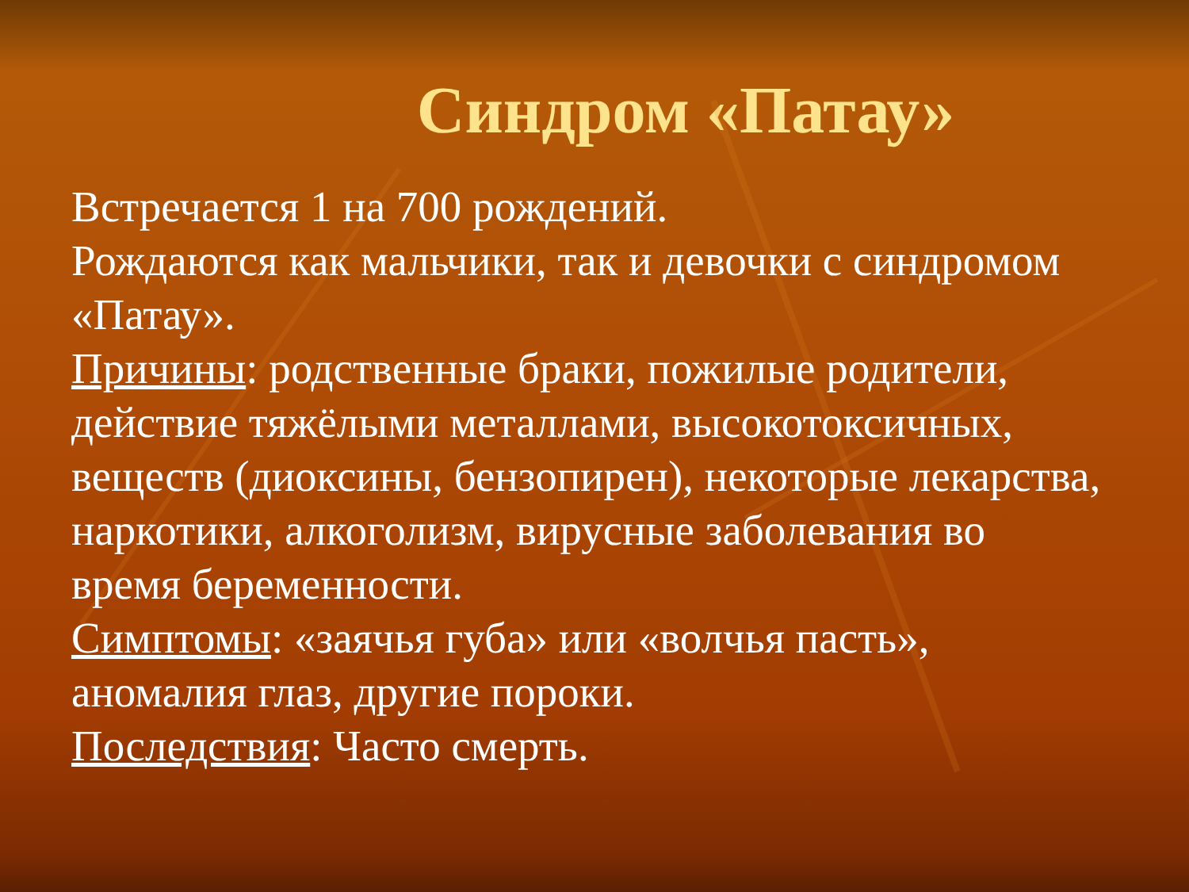Синдром «Патау»
Встречается 1 на 700 рождений.
Рождаются как мальчики, так и девочки с синдромом «Патау».
Причины: родственные браки, пожилые родители, действие тяжёлыми металлами, высокотоксичных, веществ (диоксины, бензопирен), некоторые лекарства, наркотики, алкоголизм, вирусные заболевания во время беременности.
Симптомы: «заячья губа» или «волчья пасть», аномалия глаз, другие пороки.
Последствия: Часто смерть.